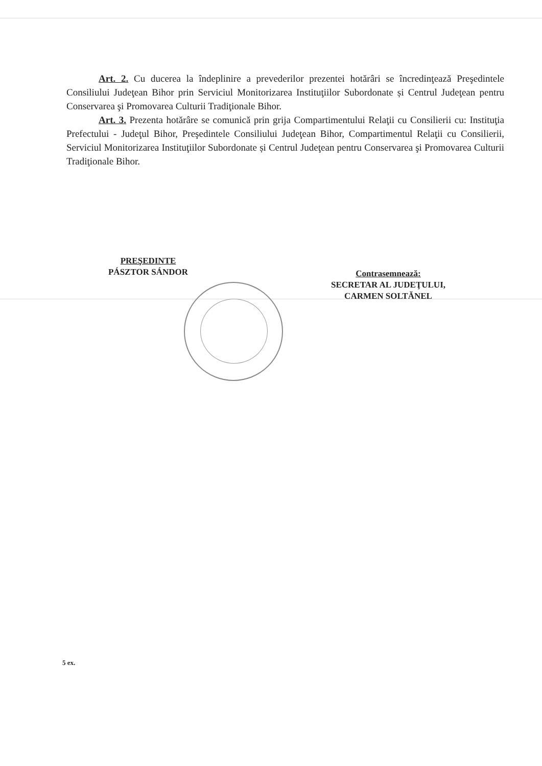Art. 2. Cu ducerea la îndeplinire a prevederilor prezentei hotărâri se încredinţează Preşedintele Consiliului Judeţean Bihor prin Serviciul Monitorizarea Instituţiilor Subordonate și Centrul Judeţean pentru Conservarea şi Promovarea Culturii Tradiţionale Bihor.
Art. 3. Prezenta hotărâre se comunică prin grija Compartimentului Relaţii cu Consilierii cu: Instituţia Prefectului - Judeţul Bihor, Preşedintele Consiliului Judeţean Bihor, Compartimentul Relaţii cu Consilierii, Serviciul Monitorizarea Instituţiilor Subordonate și Centrul Judeţean pentru Conservarea şi Promovarea Culturii Tradiţionale Bihor.
PREŞEDINTE
PÁSZTOR SÁNDOR
Contrasemnează:
SECRETAR AL JUDEŢULUI,
CARMEN SOLTĂNEL
5 ex.